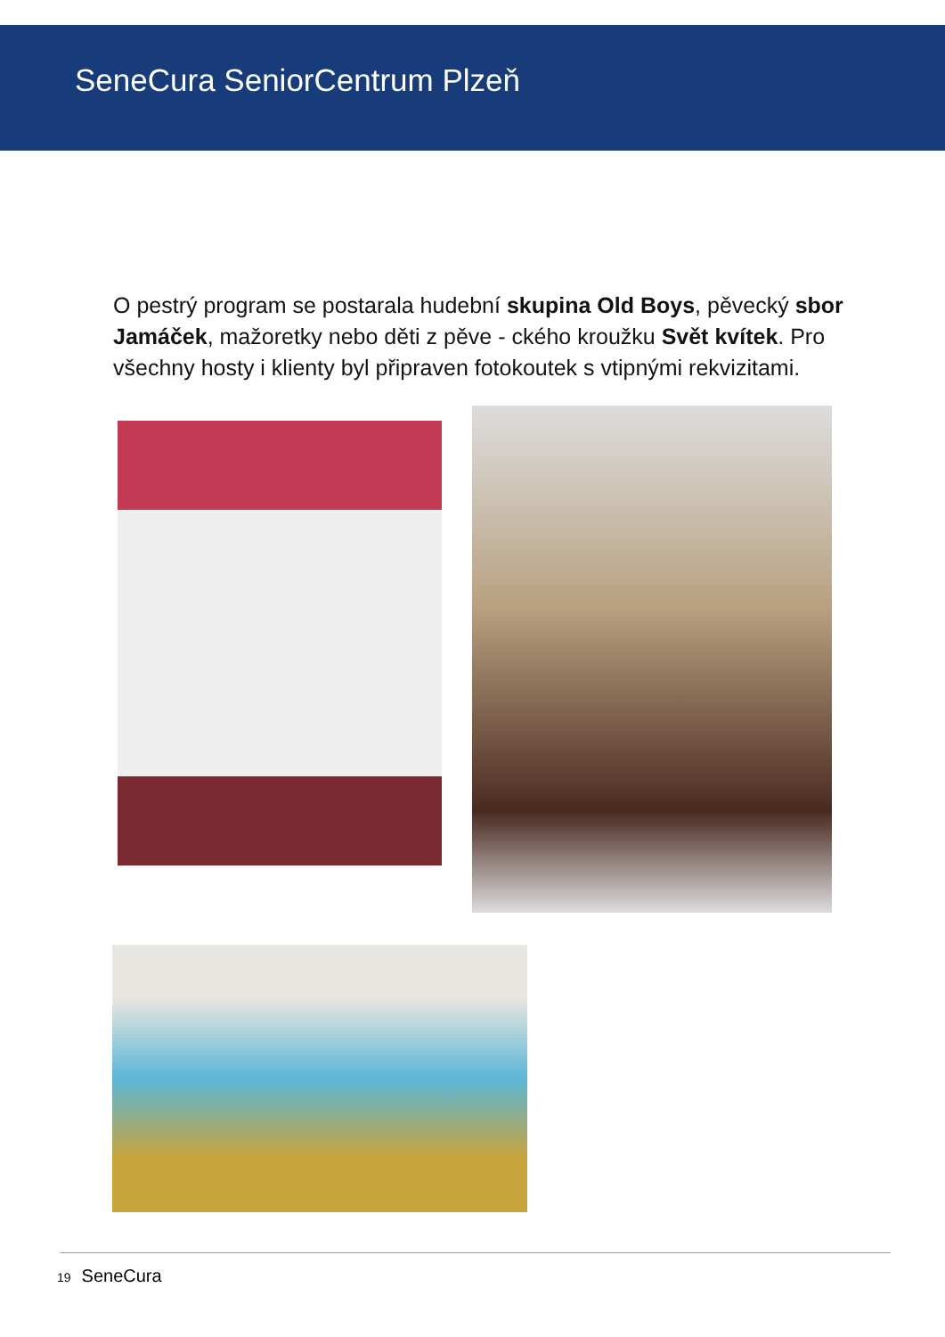SeneCura SeniorCentrum Plzeň
O pestrý program se postarala hudební skupina Old Boys, pěvecký sbor Jamáček, mažoretky nebo děti z pěve - ckého kroužku Svět kvítek. Pro všechny hosty i klienty byl připraven fotokoutek s vtipnými rekvizitami.
19 SeneCura